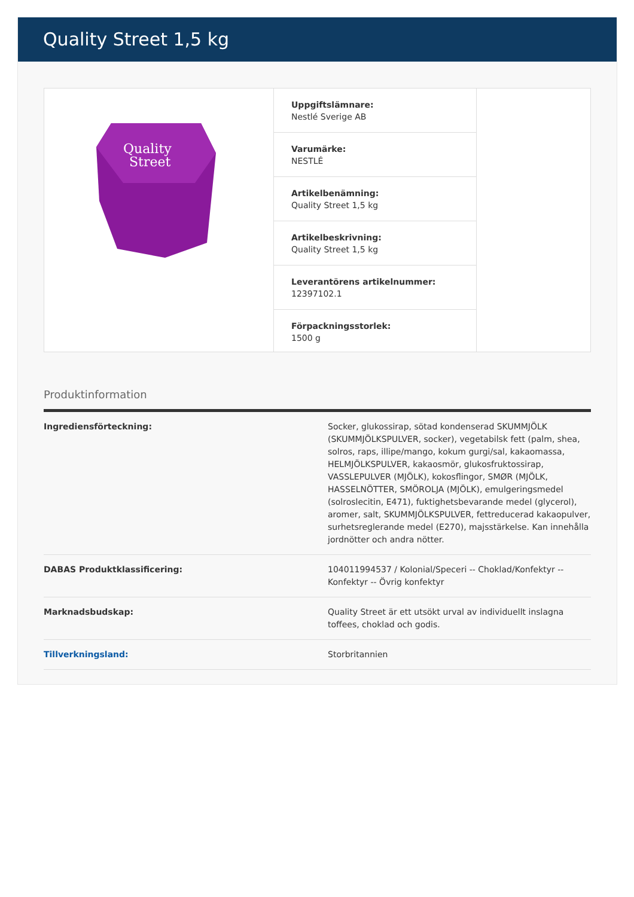Quality Street 1,5 kg
Quality
Street
Uppgiftslämnare:
Nestlé Sverige AB
Varumärke:
NESTLÉ
Artikelbenämning:
Quality Street 1,5 kg
Artikelbeskrivning:
Quality Street 1,5 kg
Leverantörens artikelnummer:
12397102.1
Förpackningsstorlek:
1500 g
Produktinformation
| Ingrediensförteckning: | Socker, glukossirap, sötad kondenserad SKUMMJÖLK (SKUMMJÖLKSPULVER, socker), vegetabilsk fett (palm, shea, solros, raps, illipe/mango, kokum gurgi/sal, kakaomassa, HELMJÖLKSPULVER, kakaosmör, glukosfruktossirap, VASSLEPULVER (MJÖLK), kokosflingor, SMØR (MJÖLK, HASSELNÖTTER, SMÖROLJA (MJÖLK), emulgeringsmedel (solroslecitin, E471), fuktighetsbevarande medel (glycerol), aromer, salt, SKUMMJÖLKSPULVER, fettreducerad kakaopulver, surhetsreglerande medel (E270), majsstärkelse. Kan innehålla jordnötter och andra nötter. |
| DABAS Produktklassificering: | 104011994537 / Kolonial/Speceri -- Choklad/Konfektyr -- Konfektyr -- Övrig konfektyr |
| Marknadsbudskap: | Quality Street är ett utsökt urval av individuellt inslagna toffees, choklad och godis. |
| Tillverkningsland: | Storbritannien |